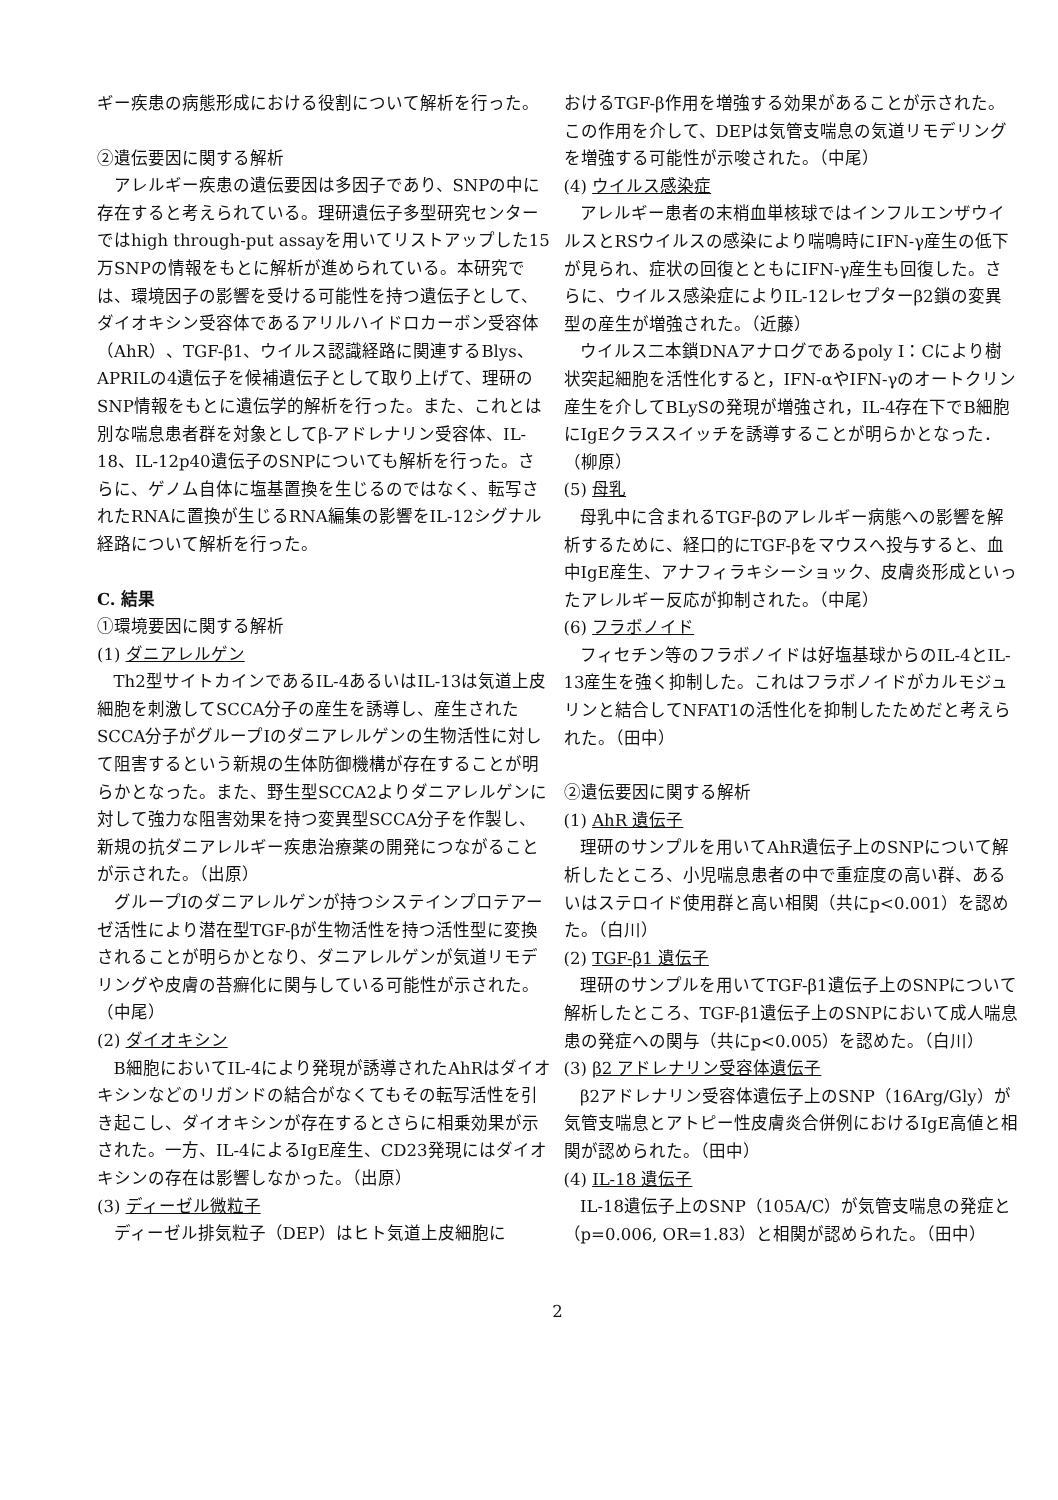ギー疾患の病態形成における役割について解析を行った。
②遺伝要因に関する解析
アレルギー疾患の遺伝要因は多因子であり、SNPの中に存在すると考えられている。理研遺伝子多型研究センターではhigh through-put assayを用いてリストアップした15万SNPの情報をもとに解析が進められている。本研究では、環境因子の影響を受ける可能性を持つ遺伝子として、ダイオキシン受容体であるアリルハイドロカーボン受容体（AhR）、TGF-β1、ウイルス認識経路に関連するBlys、APRILの4遺伝子を候補遺伝子として取り上げて、理研のSNP情報をもとに遺伝学的解析を行った。また、これとは別な喘息患者群を対象としてβ-アドレナリン受容体、IL-18、IL-12p40遺伝子のSNPについても解析を行った。さらに、ゲノム自体に塩基置換を生じるのではなく、転写されたRNAに置換が生じるRNA編集の影響をIL-12シグナル経路について解析を行った。
C. 結果
①環境要因に関する解析
(1) ダニアレルゲン
Th2型サイトカインであるIL-4あるいはIL-13は気道上皮細胞を刺激してSCCA分子の産生を誘導し、産生されたSCCA分子がグループIのダニアレルゲンの生物活性に対して阻害するという新規の生体防御機構が存在することが明らかとなった。また、野生型SCCA2よりダニアレルゲンに対して強力な阻害効果を持つ変異型SCCA分子を作製し、新規の抗ダニアレルギー疾患治療薬の開発につながることが示された。（出原）
グループIのダニアレルゲンが持つシステインプロテアーゼ活性により潜在型TGF-βが生物活性を持つ活性型に変換されることが明らかとなり、ダニアレルゲンが気道リモデリングや皮膚の苔癬化に関与している可能性が示された。（中尾）
(2) ダイオキシン
B細胞においてIL-4により発現が誘導されたAhRはダイオキシンなどのリガンドの結合がなくてもその転写活性を引き起こし、ダイオキシンが存在するとさらに相乗効果が示された。一方、IL-4によるIgE産生、CD23発現にはダイオキシンの存在は影響しなかった。（出原）
(3) ディーゼル微粒子
ディーゼル排気粒子（DEP）はヒト気道上皮細胞に
おけるTGF-β作用を増強する効果があることが示された。この作用を介して、DEPは気管支喘息の気道リモデリングを増強する可能性が示唆された。（中尾）
(4) ウイルス感染症
アレルギー患者の末梢血単核球ではインフルエンザウイルスとRSウイルスの感染により喘鳴時にIFN-γ産生の低下が見られ、症状の回復とともにIFN-γ産生も回復した。さらに、ウイルス感染症によりIL-12レセプターβ2鎖の変異型の産生が増強された。（近藤）
ウイルス二本鎖DNAアナログであるpoly I：Cにより樹状突起細胞を活性化すると，IFN-αやIFN-γのオートクリン産生を介してBLySの発現が増強され，IL-4存在下でB細胞にIgEクラススイッチを誘導することが明らかとなった．（柳原）
(5) 母乳
母乳中に含まれるTGF-βのアレルギー病態への影響を解析するために、経口的にTGF-βをマウスへ投与すると、血中IgE産生、アナフィラキシーショック、皮膚炎形成といったアレルギー反応が抑制された。（中尾）
(6) フラボノイド
フィセチン等のフラボノイドは好塩基球からのIL-4とIL-13産生を強く抑制した。これはフラボノイドがカルモジュリンと結合してNFAT1の活性化を抑制したためだと考えられた。（田中）
②遺伝要因に関する解析
(1) AhR 遺伝子
理研のサンプルを用いてAhR遺伝子上のSNPについて解析したところ、小児喘息患者の中で重症度の高い群、あるいはステロイド使用群と高い相関（共にp<0.001）を認めた。（白川）
(2) TGF-β1 遺伝子
理研のサンプルを用いてTGF-β1遺伝子上のSNPについて解析したところ、TGF-β1遺伝子上のSNPにおいて成人喘息患の発症への関与（共にp<0.005）を認めた。（白川）
(3) β2 アドレナリン受容体遺伝子
β2アドレナリン受容体遺伝子上のSNP（16Arg/Gly）が気管支喘息とアトピー性皮膚炎合併例におけるIgE高値と相関が認められた。（田中）
(4) IL-18 遺伝子
IL-18遺伝子上のSNP（105A/C）が気管支喘息の発症と（p=0.006, OR=1.83）と相関が認められた。（田中）
2